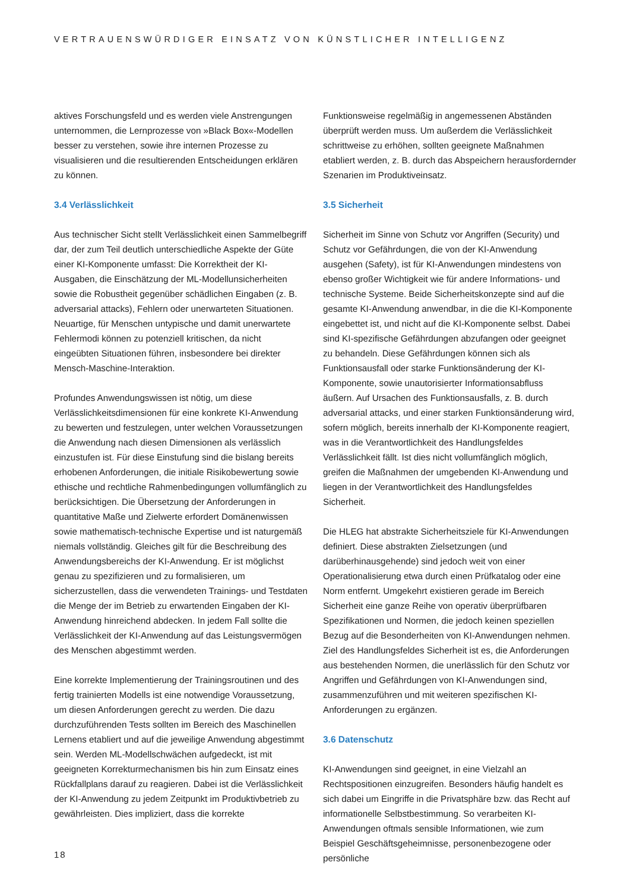VERTRAUENSWÜRDIGER EINSATZ VON KÜNSTLICHER INTELLIGENZ
aktives Forschungsfeld und es werden viele Anstrengungen unternommen, die Lernprozesse von »Black Box«-Modellen besser zu verstehen, sowie ihre internen Prozesse zu visualisieren und die resultierenden Entscheidungen erklären zu können.
3.4 Verlässlichkeit
Aus technischer Sicht stellt Verlässlichkeit einen Sammelbegriff dar, der zum Teil deutlich unterschiedliche Aspekte der Güte einer KI-Komponente umfasst: Die Korrektheit der KI-Ausgaben, die Einschätzung der ML-Modellunsicherheiten sowie die Robustheit gegenüber schädlichen Eingaben (z. B. adversarial attacks), Fehlern oder unerwarteten Situationen. Neuartige, für Menschen untypische und damit unerwartete Fehlermodi können zu potenziell kritischen, da nicht eingeübten Situationen führen, insbesondere bei direkter Mensch-Maschine-Interaktion.
Profundes Anwendungswissen ist nötig, um diese Verlässlichkeitsdimensionen für eine konkrete KI-Anwendung zu bewerten und festzulegen, unter welchen Voraussetzungen die Anwendung nach diesen Dimensionen als verlässlich einzustufen ist. Für diese Einstufung sind die bislang bereits erhobenen Anforderungen, die initiale Risikobewertung sowie ethische und rechtliche Rahmenbedingungen vollumfänglich zu berücksichtigen. Die Übersetzung der Anforderungen in quantitative Maße und Zielwerte erfordert Domänenwissen sowie mathematisch-technische Expertise und ist naturgemäß niemals vollständig. Gleiches gilt für die Beschreibung des Anwendungsbereichs der KI-Anwendung. Er ist möglichst genau zu spezifizieren und zu formalisieren, um sicherzustellen, dass die verwendeten Trainings- und Testdaten die Menge der im Betrieb zu erwartenden Eingaben der KI-Anwendung hinreichend abdecken. In jedem Fall sollte die Verlässlichkeit der KI-Anwendung auf das Leistungsvermögen des Menschen abgestimmt werden.
Eine korrekte Implementierung der Trainingsroutinen und des fertig trainierten Modells ist eine notwendige Voraussetzung, um diesen Anforderungen gerecht zu werden. Die dazu durchzuführenden Tests sollten im Bereich des Maschinellen Lernens etabliert und auf die jeweilige Anwendung abgestimmt sein. Werden ML-Modellschwächen aufgedeckt, ist mit geeigneten Korrekturmechanismen bis hin zum Einsatz eines Rückfallplans darauf zu reagieren. Dabei ist die Verlässlichkeit der KI-Anwendung zu jedem Zeitpunkt im Produktivbetrieb zu gewährleisten. Dies impliziert, dass die korrekte
Funktionsweise regelmäßig in angemessenen Abständen überprüft werden muss. Um außerdem die Verlässlichkeit schrittweise zu erhöhen, sollten geeignete Maßnahmen etabliert werden, z. B. durch das Abspeichern herausfordernder Szenarien im Produktiveinsatz.
3.5 Sicherheit
Sicherheit im Sinne von Schutz vor Angriffen (Security) und Schutz vor Gefährdungen, die von der KI-Anwendung ausgehen (Safety), ist für KI-Anwendungen mindestens von ebenso großer Wichtigkeit wie für andere Informations- und technische Systeme. Beide Sicherheitskonzepte sind auf die gesamte KI-Anwendung anwendbar, in die die KI-Komponente eingebettet ist, und nicht auf die KI-Komponente selbst. Dabei sind KI-spezifische Gefährdungen abzufangen oder geeignet zu behandeln. Diese Gefährdungen können sich als Funktionsausfall oder starke Funktionsänderung der KI-Komponente, sowie unautorisierter Informationsabfluss äußern. Auf Ursachen des Funktionsausfalls, z. B. durch adversarial attacks, und einer starken Funktionsänderung wird, sofern möglich, bereits innerhalb der KI-Komponente reagiert, was in die Verantwortlichkeit des Handlungsfeldes Verlässlichkeit fällt. Ist dies nicht vollumfänglich möglich, greifen die Maßnahmen der umgebenden KI-Anwendung und liegen in der Verantwortlichkeit des Handlungsfeldes Sicherheit.
Die HLEG hat abstrakte Sicherheitsziele für KI-Anwendungen definiert. Diese abstrakten Zielsetzungen (und darüberhinausgehende) sind jedoch weit von einer Operationalisierung etwa durch einen Prüfkatalog oder eine Norm entfernt. Umgekehrt existieren gerade im Bereich Sicherheit eine ganze Reihe von operativ überprüfbaren Spezifikationen und Normen, die jedoch keinen speziellen Bezug auf die Besonderheiten von KI-Anwendungen nehmen. Ziel des Handlungsfeldes Sicherheit ist es, die Anforderungen aus bestehenden Normen, die unerlässlich für den Schutz vor Angriffen und Gefährdungen von KI-Anwendungen sind, zusammenzuführen und mit weiteren spezifischen KI-Anforderungen zu ergänzen.
3.6 Datenschutz
KI-Anwendungen sind geeignet, in eine Vielzahl an Rechtspositionen einzugreifen. Besonders häufig handelt es sich dabei um Eingriffe in die Privatsphäre bzw. das Recht auf informationelle Selbstbestimmung. So verarbeiten KI-Anwendungen oftmals sensible Informationen, wie zum Beispiel Geschäftsgeheimnisse, personenbezogene oder persönliche
18